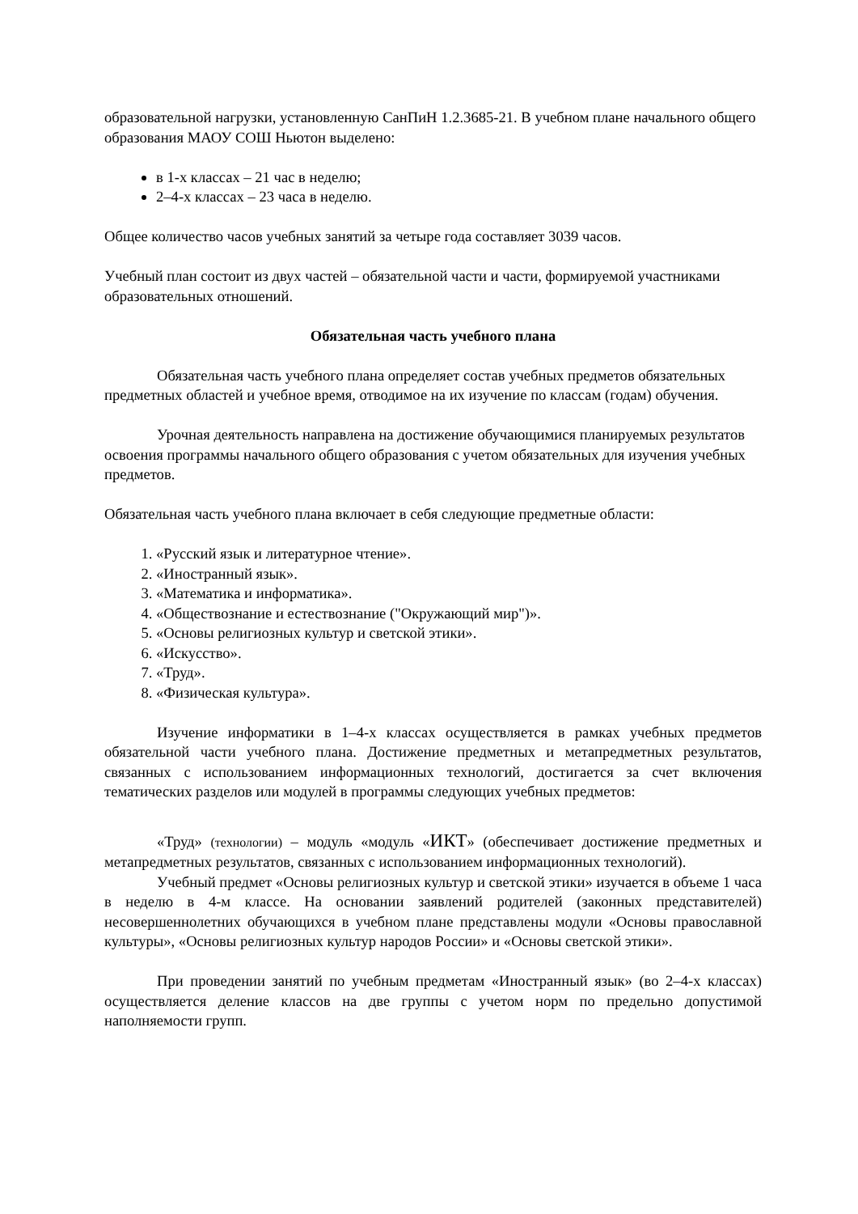образовательной нагрузки, установленную СанПиН 1.2.3685-21. В учебном плане начального общего образования МАОУ СОШ Ньютон выделено:
в 1-х классах – 21 час в неделю;
2–4-х классах – 23 часа в неделю.
Общее количество часов учебных занятий за четыре года составляет 3039 часов.
Учебный план состоит из двух частей – обязательной части и части, формируемой участниками образовательных отношений.
Обязательная часть учебного плана
Обязательная часть учебного плана определяет состав учебных предметов обязательных предметных областей и учебное время, отводимое на их изучение по классам (годам) обучения.
Урочная деятельность направлена на достижение обучающимися планируемых результатов освоения программы начального общего образования с учетом обязательных для изучения учебных предметов.
Обязательная часть учебного плана включает в себя следующие предметные области:
1. «Русский язык и литературное чтение».
2. «Иностранный язык».
3. «Математика и информатика».
4. «Обществознание и естествознание ("Окружающий мир")».
5. «Основы религиозных культур и светской этики».
6. «Искусство».
7. «Труд».
8. «Физическая культура».
Изучение информатики в 1–4-х классах осуществляется в рамках учебных предметов обязательной части учебного плана. Достижение предметных и метапредметных результатов, связанных с использованием информационных технологий, достигается за счет включения тематических разделов или модулей в программы следующих учебных предметов:
«Труд» (технологии) – модуль «модуль «ИКТ» (обеспечивает достижение предметных и метапредметных результатов, связанных с использованием информационных технологий).
Учебный предмет «Основы религиозных культур и светской этики» изучается в объеме 1 часа в неделю в 4-м классе. На основании заявлений родителей (законных представителей) несовершеннолетних обучающихся в учебном плане представлены модули «Основы православной культуры», «Основы религиозных культур народов России» и «Основы светской этики».
При проведении занятий по учебным предметам «Иностранный язык» (во 2–4-х классах) осуществляется деление классов на две группы с учетом норм по предельно допустимой наполняемости групп.